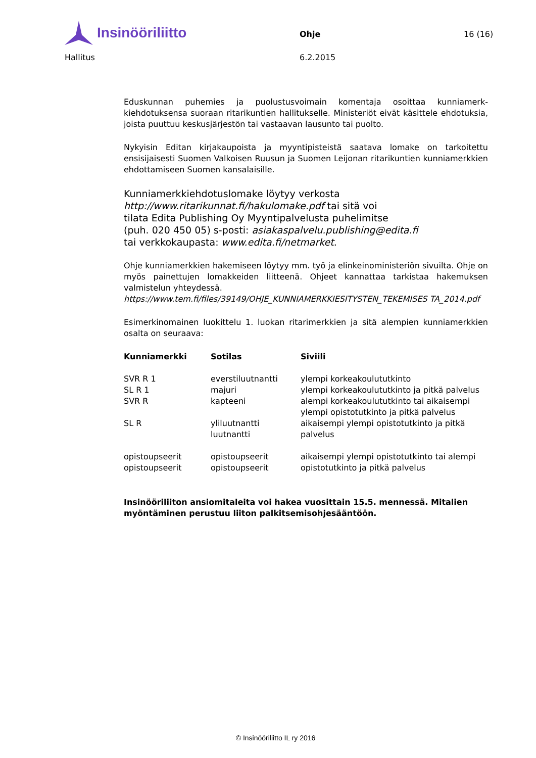Insinööriliitto
Ohje 16 (16)
Hallitus 6.2.2015
Eduskunnan puhemies ja puolustusvoimain komentaja osoittaa kunniamerk­kiehdotuksensa suoraan ritarikuntien hallitukselle. Ministeriöt eivät käsittele ehdotuksia, joista puuttuu keskusjärjestön tai vastaavan lausunto tai puolto.
Nykyisin Editan kirjakaupoista ja myyntipisteistä saatava lomake on tarkoitettu ensisijaisesti Suomen Valkoisen Ruusun ja Suomen Leijonan ritarikuntien kun­niamerkkien ehdottamiseen Suomen kansalaisille.
Kunniamerkkiehdotuslomake löytyy verkosta
http://www.ritarikunnat.fi/hakulomake.pdf tai sitä voi
tilata Edita Publishing Oy Myyntipalvelusta puhelimitse
(puh. 020 450 05) s-posti: asiakaspalvelu.publishing@edita.fi
tai verkkokaupasta: www.edita.fi/netmarket.
Ohje kunniamerkkien hakemiseen löytyy mm. työ ja elinkeinoministeriön sivuil­ta. Ohje on myös painettujen lomakkeiden liitteenä. Ohjeet kannattaa tarkistaa hakemuksen valmistelun yhteydessä.
https://www.tem.fi/files/39149/OHJE_KUNNIAMERKKIESITYSTEN_TEKEMISES TA_2014.pdf
Esimerkinomainen luokittelu 1. luokan ritarimerkkien ja sitä alempien kunnia­merkkien osalta on seuraava:
| Kunniamerkki | Sotilas | Siviili |
| --- | --- | --- |
| SVR R 1 | everstiluutnantti | ylempi korkeakoulututkinto |
| SL R 1 | majuri | ylempi korkeakoulututkinto ja pitkä pal­velus |
| SVR R | kapteeni | alempi korkeakoulututkinto tai aikai­sempi ylempi opistotutkinto ja pitkä pal­velus |
| SL R | yliluutnantti luutnantti | aikaisempi ylempi opistotutkinto ja pitkä palvelus |
| opistoupseerit | opistoupseerit | aikaisempi ylempi opistotutkinto tai alempi |
| opistoupseerit | opistoupseerit | opistotutkinto ja pitkä palvelus |
Insinööriliiton ansiomitaleita voi hakea vuosittain 15.5. mennessä. Mi­talien myöntäminen perustuu liiton palkitsemisohjesääntöön.
© Insinööriliitto IL ry 2016